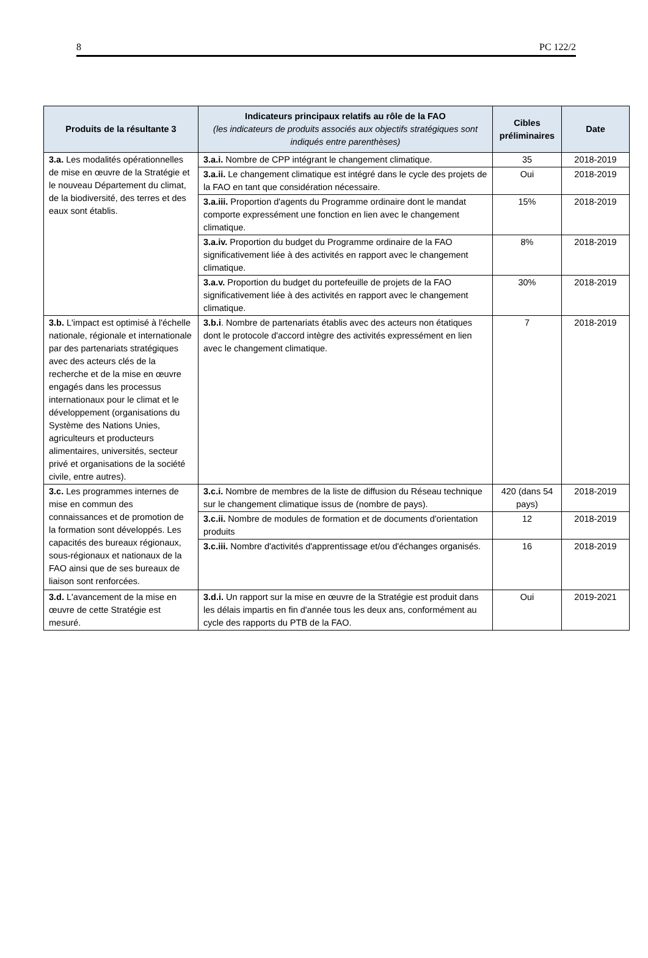8 PC 122/2
| Produits de la résultante 3 | Indicateurs principaux relatifs au rôle de la FAO (les indicateurs de produits associés aux objectifs stratégiques sont indiqués entre parenthèses) | Cibles préliminaires | Date |
| --- | --- | --- | --- |
| 3.a. Les modalités opérationnelles de mise en œuvre de la Stratégie et le nouveau Département du climat, de la biodiversité, des terres et des eaux sont établis. | 3.a.i. Nombre de CPP intégrant le changement climatique. | 35 | 2018-2019 |
| | 3.a.ii. Le changement climatique est intégré dans le cycle des projets de la FAO en tant que considération nécessaire. | Oui | 2018-2019 |
| | 3.a.iii. Proportion d'agents du Programme ordinaire dont le mandat comporte expressément une fonction en lien avec le changement climatique. | 15% | 2018-2019 |
| | 3.a.iv. Proportion du budget du Programme ordinaire de la FAO significativement liée à des activités en rapport avec le changement climatique. | 8% | 2018-2019 |
| | 3.a.v. Proportion du budget du portefeuille de projets de la FAO significativement liée à des activités en rapport avec le changement climatique. | 30% | 2018-2019 |
| 3.b. L'impact est optimisé à l'échelle nationale, régionale et internationale par des partenariats stratégiques avec des acteurs clés de la recherche et de la mise en œuvre engagés dans les processus internationaux pour le climat et le développement (organisations du Système des Nations Unies, agriculteurs et producteurs alimentaires, universités, secteur privé et organisations de la société civile, entre autres). | 3.b.i . Nombre de partenariats établis avec des acteurs non étatiques dont le protocole d'accord intègre des activités expressément en lien avec le changement climatique. | 7 | 2018-2019 |
| 3.c. Les programmes internes de mise en commun des connaissances et de promotion de la formation sont développés. Les capacités des bureaux régionaux, sous-régionaux et nationaux de la FAO ainsi que de ses bureaux de liaison sont renforcées. | 3.c.i. Nombre de membres de la liste de diffusion du Réseau technique sur le changement climatique issus de (nombre de pays). | 420 (dans 54 pays) | 2018-2019 |
| | 3.c.ii. Nombre de modules de formation et de documents d'orientation produits | 12 | 2018-2019 |
| | 3.c.iii. Nombre d'activités d'apprentissage et/ou d'échanges organisés. | 16 | 2018-2019 |
| 3.d. L'avancement de la mise en œuvre de cette Stratégie est mesuré. | 3.d.i. Un rapport sur la mise en œuvre de la Stratégie est produit dans les délais impartis en fin d'année tous les deux ans, conformément au cycle des rapports du PTB de la FAO. | Oui | 2019-2021 |